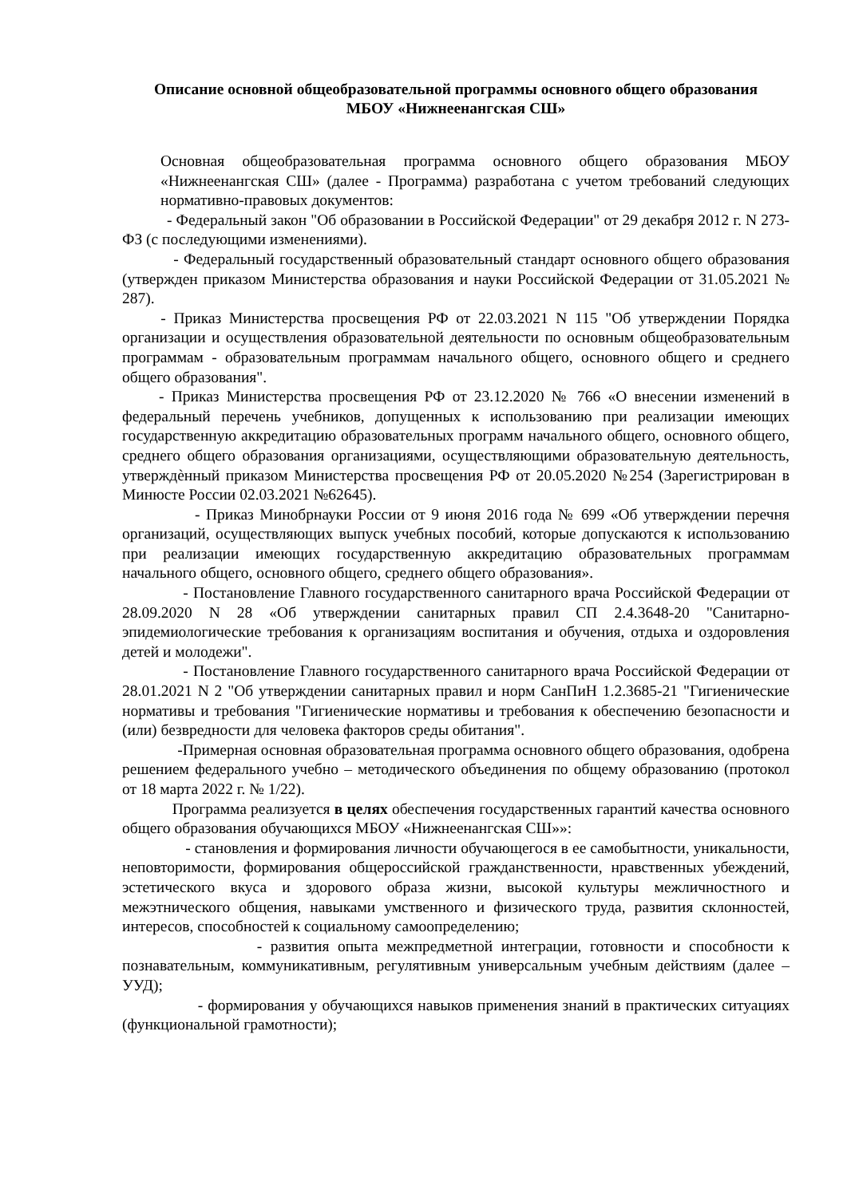Описание основной общеобразовательной программы основного общего образования
МБОУ «Нижнеенангская СШ»
Основная общеобразовательная программа основного общего образования МБОУ «Нижнеенангская СШ» (далее - Программа) разработана с учетом требований следующих нормативно-правовых документов:
- Федеральный закон "Об образовании в Российской Федерации" от 29 декабря 2012 г. N 273-ФЗ (с последующими изменениями).
- Федеральный государственный образовательный стандарт основного общего образования (утвержден приказом Министерства образования и науки Российской Федерации от 31.05.2021 № 287).
- Приказ Министерства просвещения РФ от 22.03.2021 N 115 "Об утверждении Порядка организации и осуществления образовательной деятельности по основным общеобразовательным программам - образовательным программам начального общего, основного общего и среднего общего образования".
- Приказ Министерства просвещения РФ от 23.12.2020 № 766 «О внесении изменений в федеральный перечень учебников, допущенных к использованию при реализации имеющих государственную аккредитацию образовательных программ начального общего, основного общего, среднего общего образования организациями, осуществляющими образовательную деятельность, утверждѐнный приказом Министерства просвещения РФ от 20.05.2020 №254 (Зарегистрирован в Минюсте России 02.03.2021 №62645).
- Приказ Минобрнауки России от 9 июня 2016 года № 699 «Об утверждении перечня организаций, осуществляющих выпуск учебных пособий, которые допускаются к использованию при реализации имеющих государственную аккредитацию образовательных программам начального общего, основного общего, среднего общего образования».
- Постановление Главного государственного санитарного врача Российской Федерации от 28.09.2020 N 28 «Об утверждении санитарных правил СП 2.4.3648-20 "Санитарно-эпидемиологические требования к организациям воспитания и обучения, отдыха и оздоровления детей и молодежи".
- Постановление Главного государственного санитарного врача Российской Федерации от 28.01.2021 N 2 "Об утверждении санитарных правил и норм СанПиН 1.2.3685-21 "Гигиенические нормативы и требования "Гигиенические нормативы и требования к обеспечению безопасности и (или) безвредности для человека факторов среды обитания".
-Примерная основная образовательная программа основного общего образования, одобрена решением федерального учебно – методического объединения по общему образованию (протокол от 18 марта 2022 г. № 1/22).
Программа реализуется в целях обеспечения государственных гарантий качества основного общего образования обучающихся МБОУ «Нижнеенангская СШ»»:
- становления и формирования личности обучающегося в ее самобытности, уникальности, неповторимости, формирования общероссийской гражданственности, нравственных убеждений, эстетического вкуса и здорового образа жизни, высокой культуры межличностного и межэтнического общения, навыками умственного и физического труда, развития склонностей, интересов, способностей к социальному самоопределению;
- развития опыта межпредметной интеграции, готовности и способности к познавательным, коммуникативным, регулятивным универсальным учебным действиям (далее – УУД);
- формирования у обучающихся навыков применения знаний в практических ситуациях (функциональной грамотности);